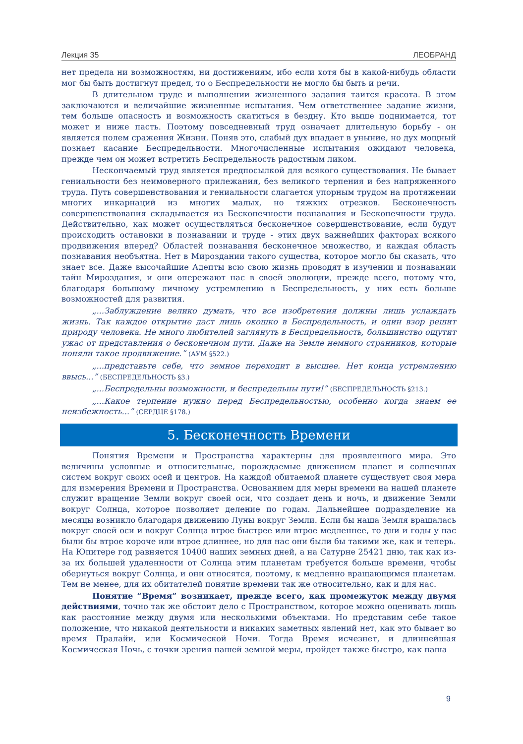Лекция 35 ЛЕОБРАНД
нет предела ни возможностям, ни достижениям, ибо если хотя бы в какой-нибудь области мог бы быть достигнут предел, то о Беспредельности не могло бы быть и речи.
В длительном труде и выполнении жизненного задания таится красота. В этом заключаются и величайшие жизненные испытания. Чем ответственнее задание жизни, тем больше опасность и возможность скатиться в бездну. Кто выше поднимается, тот может и ниже пасть. Поэтому повседневный труд означает длительную борьбу - он является полем сражения Жизни. Поняв это, слабый дух впадает в уныние, но дух мощный познает касание Беспредельности. Многочисленные испытания ожидают человека, прежде чем он может встретить Беспредельность радостным ликом.
Нескончаемый труд является предпосылкой для всякого существования. Не бывает гениальности без неимоверного прилежания, без великого терпения и без напряженного труда. Путь совершенствования и гениальности слагается упорным трудом на протяжении многих инкарнаций из многих малых, но тяжких отрезков. Бесконечность совершенствования складывается из Бесконечности познавания и Бесконечности труда. Действительно, как может осуществляться бесконечное совершенствование, если будут происходить остановки в познавании и труде - этих двух важнейших факторах всякого продвижения вперед? Областей познавания бесконечное множество, и каждая область познавания необъятна. Нет в Мироздании такого существа, которое могло бы сказать, что знает все. Даже высочайшие Адепты всю свою жизнь проводят в изучении и познавании тайн Мироздания, и они опережают нас в своей эволюции, прежде всего, потому что, благодаря большому личному устремлению в Беспредельность, у них есть больше возможностей для развития.
„...Заблуждение велико думать, что все изобретения должны лишь услаждать жизнь. Так каждое открытие даст лишь окошко в Беспредельность, и один взор решит природу человека. Не много любителей заглянуть в Беспредельность, большинство ощутит ужас от представления о бесконечном пути. Даже на Земле немного странников, которые поняли такое продвижение.” (АУМ §522.)
„...представьте себе, что земное переходит в высшее. Нет конца устремлению ввысь...” (БЕСПРЕДЕЛЬНОСТЬ §3.)
„...Беспредельны возможности, и беспредельны пути!” (БЕСПРЕДЕЛЬНОСТЬ §213.)
„...Какое терпение нужно перед Беспредельностью, особенно когда знаем ее неизбежность...” (СЕРДЦЕ §178.)
5. Бесконечность Времени
Понятия Времени и Пространства характерны для проявленного мира. Это величины условные и относительные, порождаемые движением планет и солнечных систем вокруг своих осей и центров. На каждой обитаемой планете существует своя мера для измерения Времени и Пространства. Основанием для меры времени на нашей планете служит вращение Земли вокруг своей оси, что создает день и ночь, и движение Земли вокруг Солнца, которое позволяет деление по годам. Дальнейшее подразделение на месяцы возникло благодаря движению Луны вокруг Земли. Если бы наша Земля вращалась вокруг своей оси и вокруг Солнца втрое быстрее или втрое медленнее, то дни и годы у нас были бы втрое короче или втрое длиннее, но для нас они были бы такими же, как и теперь. На Юпитере год равняется 10400 наших земных дней, а на Сатурне 25421 дню, так как из-за их большей удаленности от Солнца этим планетам требуется больше времени, чтобы обернуться вокруг Солнца, и они относятся, поэтому, к медленно вращающимся планетам. Тем не менее, для их обитателей понятие времени так же относительно, как и для нас.
Понятие “Время” возникает, прежде всего, как промежуток между двумя действиями, точно так же обстоит дело с Пространством, которое можно оценивать лишь как расстояние между двумя или несколькими объектами. Но представим себе такое положение, что никакой деятельности и никаких заметных явлений нет, как это бывает во время Пралайи, или Космической Ночи. Тогда Время исчезнет, и длиннейшая Космическая Ночь, с точки зрения нашей земной меры, пройдет также быстро, как наша
9